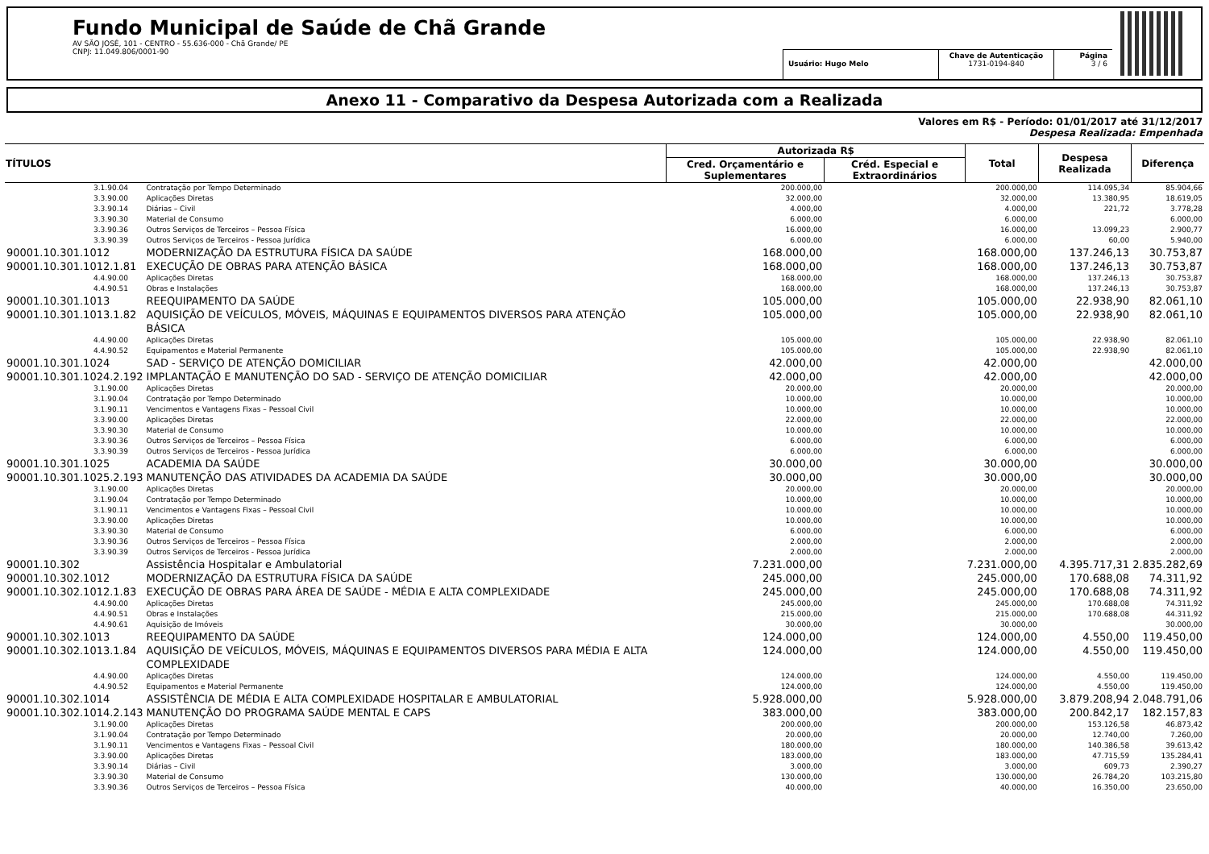Fundo Municipal de Saúde de Chã Grande
AV SÃO JOSÉ, 101 - CENTRO - 55.636-000 - Chã Grande/ PE
CNPJ: 11.049.806/0001-90
Usuário: Hugo Melo Chave de Autenticação
1731-0194-840
Página
3 / 6
Anexo 11 - Comparativo da Despesa Autorizada com a Realizada
Valores em R$ - Período: 01/01/2017 até 31/12/2017
Despesa Realizada: Empenhada
| TÍTULOS | | Autorizada R$ | | Total | Despesa Realizada | Diferença |
| --- | --- | --- | --- | --- | --- | --- |
| | | Cred. Orçamentário e Suplementares | Créd. Especial e Extraordinários | | | |
| 3.1.90.04 | Contratação por Tempo Determinado | 200.000,00 | | 200.000,00 | 114.095,34 | 85.904,66 |
| 3.3.90.00 | Aplicações Diretas | 32.000,00 | | 32.000,00 | 13.380,95 | 18.619,05 |
| 3.3.90.14 | Diárias – Civil | 4.000,00 | | 4.000,00 | 221,72 | 3.778,28 |
| 3.3.90.30 | Material de Consumo | 6.000,00 | | 6.000,00 | | 6.000,00 |
| 3.3.90.36 | Outros Serviços de Terceiros – Pessoa Física | 16.000,00 | | 16.000,00 | 13.099,23 | 2.900,77 |
| 3.3.90.39 | Outros Serviços de Terceiros - Pessoa Jurídica | 6.000,00 | | 6.000,00 | 60,00 | 5.940,00 |
| 90001.10.301.1012 | MODERNIZAÇÃO DA ESTRUTURA FÍSICA DA SAÚDE | 168.000,00 | | 168.000,00 | 137.246,13 | 30.753,87 |
| 90001.10.301.1012.1.81 | EXECUÇÃO DE OBRAS PARA ATENÇÃO BÁSICA | 168.000,00 | | 168.000,00 | 137.246,13 | 30.753,87 |
| 4.4.90.00 | Aplicações Diretas | 168.000,00 | | 168.000,00 | 137.246,13 | 30.753,87 |
| 4.4.90.51 | Obras e Instalações | 168.000,00 | | 168.000,00 | 137.246,13 | 30.753,87 |
| 90001.10.301.1013 | REEQUIPAMENTO DA SAÚDE | 105.000,00 | | 105.000,00 | 22.938,90 | 82.061,10 |
| 90001.10.301.1013.1.82 | AQUISIÇÃO DE VEÍCULOS, MÓVEIS, MÁQUINAS E EQUIPAMENTOS DIVERSOS PARA ATENÇÃO BÁSICA | 105.000,00 | | 105.000,00 | 22.938,90 | 82.061,10 |
| 4.4.90.00 | Aplicações Diretas | 105.000,00 | | 105.000,00 | 22.938,90 | 82.061,10 |
| 4.4.90.52 | Equipamentos e Material Permanente | 105.000,00 | | 105.000,00 | 22.938,90 | 82.061,10 |
| 90001.10.301.1024 | SAD - SERVIÇO DE ATENÇÃO DOMICILIAR | 42.000,00 | | 42.000,00 | | 42.000,00 |
| 90001.10.301.1024.2.192 | IMPLANTAÇÃO E MANUTENÇÃO DO SAD - SERVIÇO DE ATENÇÃO DOMICILIAR | 42.000,00 | | 42.000,00 | | 42.000,00 |
| 3.1.90.00 | Aplicações Diretas | 20.000,00 | | 20.000,00 | | 20.000,00 |
| 3.1.90.04 | Contratação por Tempo Determinado | 10.000,00 | | 10.000,00 | | 10.000,00 |
| 3.1.90.11 | Vencimentos e Vantagens Fixas – Pessoal Civil | 10.000,00 | | 10.000,00 | | 10.000,00 |
| 3.3.90.00 | Aplicações Diretas | 22.000,00 | | 22.000,00 | | 22.000,00 |
| 3.3.90.30 | Material de Consumo | 10.000,00 | | 10.000,00 | | 10.000,00 |
| 3.3.90.36 | Outros Serviços de Terceiros – Pessoa Física | 6.000,00 | | 6.000,00 | | 6.000,00 |
| 3.3.90.39 | Outros Serviços de Terceiros - Pessoa Jurídica | 6.000,00 | | 6.000,00 | | 6.000,00 |
| 90001.10.301.1025 | ACADEMIA DA SAÚDE | 30.000,00 | | 30.000,00 | | 30.000,00 |
| 90001.10.301.1025.2.193 | MANUTENÇÃO DAS ATIVIDADES DA ACADEMIA DA SAÚDE | 30.000,00 | | 30.000,00 | | 30.000,00 |
| 3.1.90.00 | Aplicações Diretas | 20.000,00 | | 20.000,00 | | 20.000,00 |
| 3.1.90.04 | Contratação por Tempo Determinado | 10.000,00 | | 10.000,00 | | 10.000,00 |
| 3.1.90.11 | Vencimentos e Vantagens Fixas – Pessoal Civil | 10.000,00 | | 10.000,00 | | 10.000,00 |
| 3.3.90.00 | Aplicações Diretas | 10.000,00 | | 10.000,00 | | 10.000,00 |
| 3.3.90.30 | Material de Consumo | 6.000,00 | | 6.000,00 | | 6.000,00 |
| 3.3.90.36 | Outros Serviços de Terceiros – Pessoa Física | 2.000,00 | | 2.000,00 | | 2.000,00 |
| 3.3.90.39 | Outros Serviços de Terceiros - Pessoa Jurídica | 2.000,00 | | 2.000,00 | | 2.000,00 |
| 90001.10.302 | Assistência Hospitalar e Ambulatorial | 7.231.000,00 | | 7.231.000,00 | 4.395.717,31 | 2.835.282,69 |
| 90001.10.302.1012 | MODERNIZAÇÃO DA ESTRUTURA FÍSICA DA SAÚDE | 245.000,00 | | 245.000,00 | 170.688,08 | 74.311,92 |
| 90001.10.302.1012.1.83 | EXECUÇÃO DE OBRAS PARA ÁREA DE SAÚDE - MÉDIA E ALTA COMPLEXIDADE | 245.000,00 | | 245.000,00 | 170.688,08 | 74.311,92 |
| 4.4.90.00 | Aplicações Diretas | 245.000,00 | | 245.000,00 | 170.688,08 | 74.311,92 |
| 4.4.90.51 | Obras e Instalações | 215.000,00 | | 215.000,00 | 170.688,08 | 44.311,92 |
| 4.4.90.61 | Aquisição de Imóveis | 30.000,00 | | 30.000,00 | | 30.000,00 |
| 90001.10.302.1013 | REEQUIPAMENTO DA SAÚDE | 124.000,00 | | 124.000,00 | 4.550,00 | 119.450,00 |
| 90001.10.302.1013.1.84 | AQUISIÇÃO DE VEÍCULOS, MÓVEIS, MÁQUINAS E EQUIPAMENTOS DIVERSOS PARA MÉDIA E ALTA COMPLEXIDADE | 124.000,00 | | 124.000,00 | 4.550,00 | 119.450,00 |
| 4.4.90.00 | Aplicações Diretas | 124.000,00 | | 124.000,00 | 4.550,00 | 119.450,00 |
| 4.4.90.52 | Equipamentos e Material Permanente | 124.000,00 | | 124.000,00 | 4.550,00 | 119.450,00 |
| 90001.10.302.1014 | ASSISTÊNCIA DE MÉDIA E ALTA COMPLEXIDADE HOSPITALAR E AMBULATORIAL | 5.928.000,00 | | 5.928.000,00 | 3.879.208,94 | 2.048.791,06 |
| 90001.10.302.1014.2.143 | MANUTENÇÃO DO PROGRAMA SAÚDE MENTAL E CAPS | 383.000,00 | | 383.000,00 | 200.842,17 | 182.157,83 |
| 3.1.90.00 | Aplicações Diretas | 200.000,00 | | 200.000,00 | 153.126,58 | 46.873,42 |
| 3.1.90.04 | Contratação por Tempo Determinado | 20.000,00 | | 20.000,00 | 12.740,00 | 7.260,00 |
| 3.1.90.11 | Vencimentos e Vantagens Fixas – Pessoal Civil | 180.000,00 | | 180.000,00 | 140.386,58 | 39.613,42 |
| 3.3.90.00 | Aplicações Diretas | 183.000,00 | | 183.000,00 | 47.715,59 | 135.284,41 |
| 3.3.90.14 | Diárias – Civil | 3.000,00 | | 3.000,00 | 609,73 | 2.390,27 |
| 3.3.90.30 | Material de Consumo | 130.000,00 | | 130.000,00 | 26.784,20 | 103.215,80 |
| 3.3.90.36 | Outros Serviços de Terceiros – Pessoa Física | 40.000,00 | | 40.000,00 | 16.350,00 | 23.650,00 |